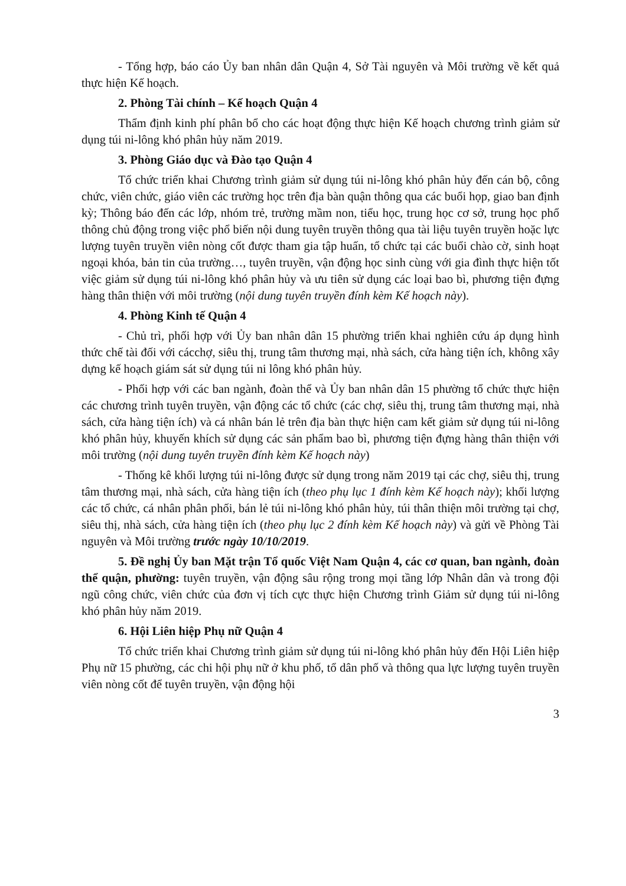- Tổng hợp, báo cáo Ủy ban nhân dân Quận 4, Sở Tài nguyên và Môi trường về kết quả thực hiện Kế hoạch.
2. Phòng Tài chính – Kế hoạch Quận 4
Thẩm định kinh phí phân bổ cho các hoạt động thực hiện Kế hoạch chương trình giảm sử dụng túi ni-lông khó phân hủy năm 2019.
3. Phòng Giáo dục và Đào tạo Quận 4
Tổ chức triển khai Chương trình giảm sử dụng túi ni-lông khó phân hủy đến cán bộ, công chức, viên chức, giáo viên các trường học trên địa bàn quận thông qua các buổi họp, giao ban định kỳ; Thông báo đến các lớp, nhóm trẻ, trường mầm non, tiểu học, trung học cơ sở, trung học phổ thông chủ động trong việc phổ biến nội dung tuyên truyền thông qua tài liệu tuyên truyền hoặc lực lượng tuyên truyền viên nòng cốt được tham gia tập huấn, tổ chức tại các buổi chào cờ, sinh hoạt ngoại khóa, bản tin của trường…, tuyên truyền, vận động học sinh cùng với gia đình thực hiện tốt việc giảm sử dụng túi ni-lông khó phân hủy và ưu tiên sử dụng các loại bao bì, phương tiện đựng hàng thân thiện với môi trường (nội dung tuyên truyền đính kèm Kế hoạch này).
4. Phòng Kinh tế Quận 4
- Chủ trì, phối hợp với Ủy ban nhân dân 15 phường triển khai nghiên cứu áp dụng hình thức chế tài đối với cácchợ, siêu thị, trung tâm thương mại, nhà sách, cửa hàng tiện ích, không xây dựng kế hoạch giám sát sử dụng túi ni lông khó phân hủy.
- Phối hợp với các ban ngành, đoàn thể và Ủy ban nhân dân 15 phường tổ chức thực hiện các chương trình tuyên truyền, vận động các tổ chức (các chợ, siêu thị, trung tâm thương mại, nhà sách, cửa hàng tiện ích) và cá nhân bán lẻ trên địa bàn thực hiện cam kết giảm sử dụng túi ni-lông khó phân hủy, khuyến khích sử dụng các sản phẩm bao bì, phương tiện đựng hàng thân thiện với môi trường (nội dung tuyên truyền đính kèm Kế hoạch này)
- Thống kê khối lượng túi ni-lông được sử dụng trong năm 2019 tại các chợ, siêu thị, trung tâm thương mại, nhà sách, cửa hàng tiện ích (theo phụ lục 1 đính kèm Kế hoạch này); khối lượng các tổ chức, cá nhân phân phối, bán lẻ túi ni-lông khó phân hủy, túi thân thiện môi trường tại chợ, siêu thị, nhà sách, cửa hàng tiện ích (theo phụ lục 2 đính kèm Kế hoạch này) và gửi về Phòng Tài nguyên và Môi trường trước ngày 10/10/2019.
5. Đề nghị Ủy ban Mặt trận Tổ quốc Việt Nam Quận 4, các cơ quan, ban ngành, đoàn thể quận, phường: tuyên truyền, vận động sâu rộng trong mọi tầng lớp Nhân dân và trong đội ngũ công chức, viên chức của đơn vị tích cực thực hiện Chương trình Giảm sử dụng túi ni-lông khó phân hủy năm 2019.
6. Hội Liên hiệp Phụ nữ Quận 4
Tổ chức triển khai Chương trình giảm sử dụng túi ni-lông khó phân hủy đến Hội Liên hiệp Phụ nữ 15 phường, các chi hội phụ nữ ở khu phố, tổ dân phố và thông qua lực lượng tuyên truyền viên nòng cốt để tuyên truyền, vận động hội
3